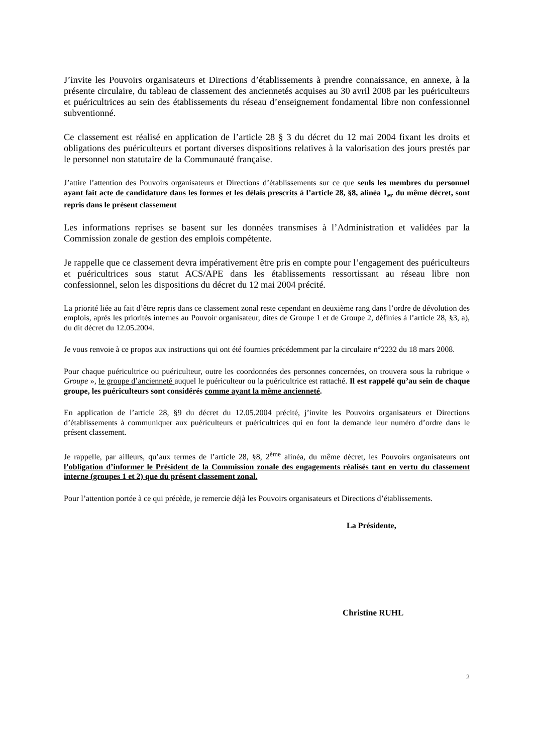J’invite les Pouvoirs organisateurs et Directions d’établissements à prendre connaissance, en annexe, à la présente circulaire, du tableau de classement des anciennetés acquises au 30 avril 2008 par les puériculteurs et puéricultrices au sein des établissements du réseau d’enseignement fondamental libre non confessionnel subventionné.
Ce classement est réalisé en application de l’article 28 § 3 du décret du 12 mai 2004 fixant les droits et obligations des puériculteurs et portant diverses dispositions relatives à la valorisation des jours prestés par le personnel non statutaire de la Communauté française.
J’attire l’attention des Pouvoirs organisateurs et Directions d’établissements sur ce que seuls les membres du personnel ayant fait acte de candidature dans les formes et les délais prescrits à l’article 28, §8, alinéa 1<sub>er</sub> du même décret, sont repris dans le présent classement
Les informations reprises se basent sur les données transmises à l’Administration et validées par la Commission zonale de gestion des emplois compétente.
Je rappelle que ce classement devra impérativement être pris en compte pour l’engagement des puériculteurs et puéricultrices sous statut ACS/APE dans les établissements ressortissant au réseau libre non confessionnel, selon les dispositions du décret du 12 mai 2004 précité.
La priorité liée au fait d’être repris dans ce classement zonal reste cependant en deuxième rang dans l’ordre de dévolution des emplois, après les priorités internes au Pouvoir organisateur, dites de Groupe 1 et de Groupe 2, définies à l’article 28, §3, a), du dit décret du 12.05.2004.
Je vous renvoie à ce propos aux instructions qui ont été fournies précédemment par la circulaire n°2232 du 18 mars 2008.
Pour chaque puéricultrice ou puériculteur, outre les coordonnées des personnes concernées, on trouvera sous la rubrique « Groupe », le groupe d’ancienneté auquel le puériculteur ou la puéricultrice est rattaché. Il est rappelé qu’au sein de chaque groupe, les puériculteurs sont considérés comme ayant la même ancienneté.
En application de l’article 28, §9 du décret du 12.05.2004 précité, j’invite les Pouvoirs organisateurs et Directions d’établissements à communiquer aux puériculteurs et puéricultrices qui en font la demande leur numéro d’ordre dans le présent classement.
Je rappelle, par ailleurs, qu’aux termes de l’article 28, §8, 2<sup>ème</sup> alinéa, du même décret, les Pouvoirs organisateurs ont l’obligation d’informer le Président de la Commission zonale des engagements réalisés tant en vertu du classement interne (groupes 1 et 2) que du présent classement zonal.
Pour l’attention portée à ce qui précède, je remercie déjà les Pouvoirs organisateurs et Directions d’établissements.
La Présidente,
Christine RUHL
2